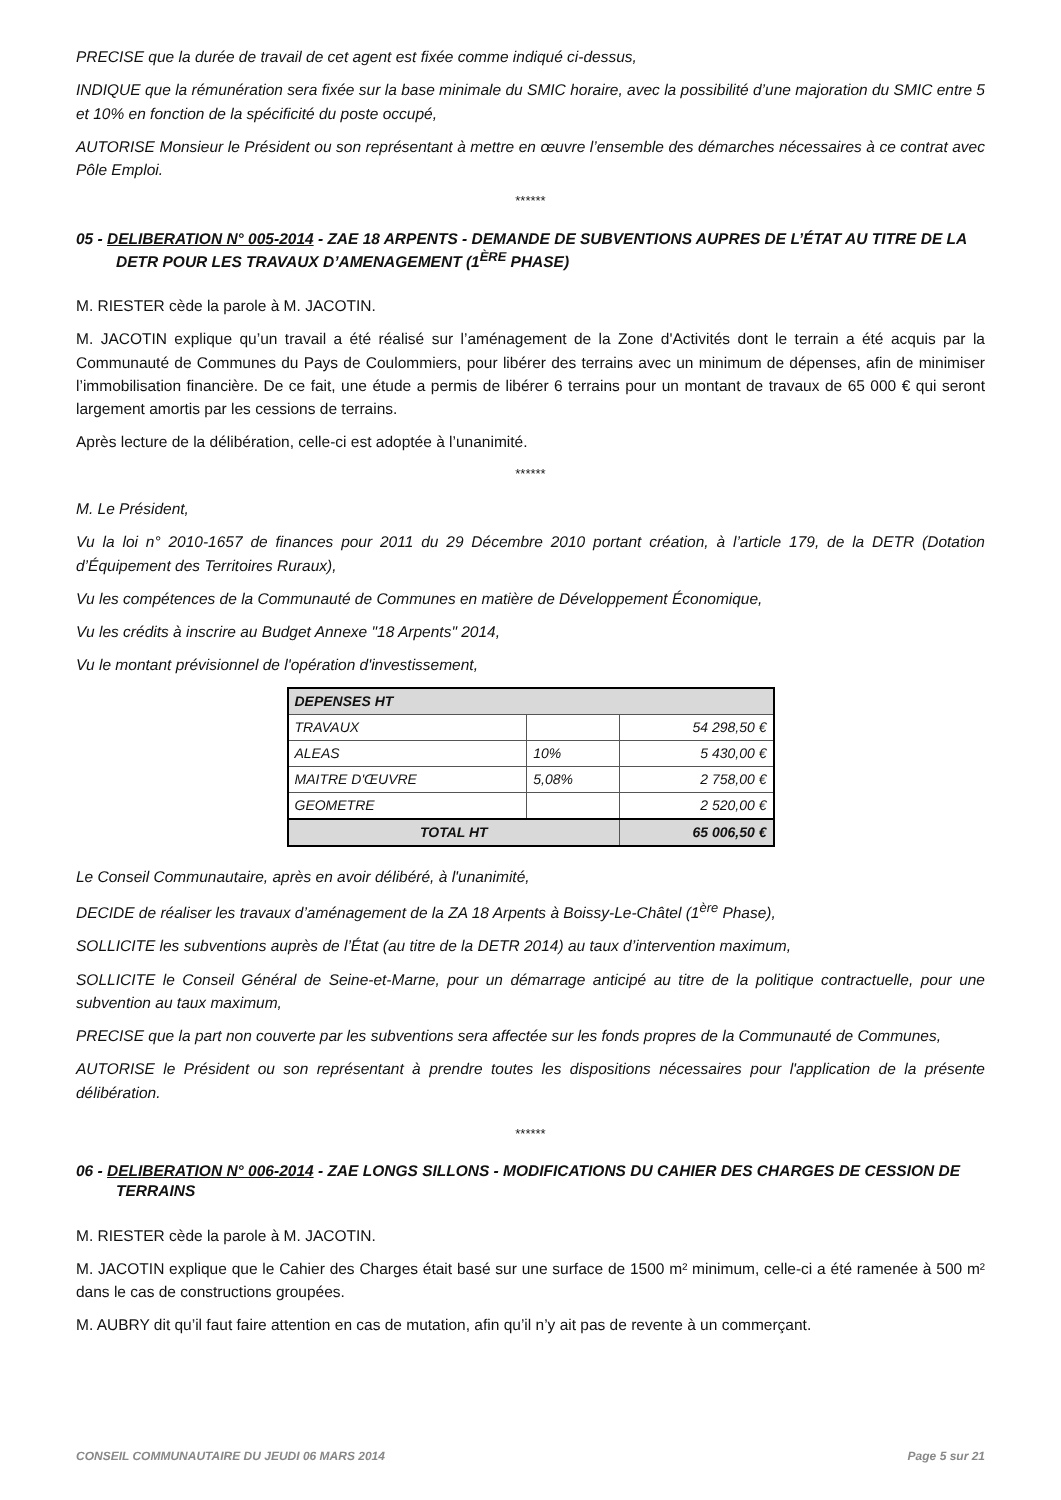PRECISE que la durée de travail de cet agent est fixée comme indiqué ci-dessus,
INDIQUE que la rémunération sera fixée sur la base minimale du SMIC horaire, avec la possibilité d’une majoration du SMIC entre 5 et 10% en fonction de la spécificité du poste occupé,
AUTORISE Monsieur le Président ou son représentant à mettre en œuvre l’ensemble des démarches nécessaires à ce contrat avec Pôle Emploi.
******
05 - DELIBERATION N° 005-2014 - ZAE 18 ARPENTS - DEMANDE DE SUBVENTIONS AUPRES DE L’ÉTAT AU TITRE DE LA DETR POUR LES TRAVAUX D’AMENAGEMENT (1<sup>ÈRE</sup> PHASE)
M. RIESTER cède la parole à M. JACOTIN.
M. JACOTIN explique qu’un travail a été réalisé sur l’aménagement de la Zone d'Activités dont le terrain a été acquis par la Communauté de Communes du Pays de Coulommiers, pour libérer des terrains avec un minimum de dépenses, afin de minimiser l’immobilisation financière. De ce fait, une étude a permis de libérer 6 terrains pour un montant de travaux de 65 000 € qui seront largement amortis par les cessions de terrains.
Après lecture de la délibération, celle-ci est adoptée à l’unanimité.
******
M. Le Président,
Vu la loi n° 2010-1657 de finances pour 2011 du 29 Décembre 2010 portant création, à l’article 179, de la DETR (Dotation d’Équipement des Territoires Ruraux),
Vu les compétences de la Communauté de Communes en matière de Développement Économique,
Vu les crédits à inscrire au Budget Annexe "18 Arpents" 2014,
Vu le montant prévisionnel de l'opération d'investissement,
| DEPENSES HT | | |
| --- | --- | --- |
| TRAVAUX | | 54 298,50 € |
| ALEAS | 10% | 5 430,00 € |
| MAITRE D'ŒUVRE | 5,08% | 2 758,00 € |
| GEOMETRE | | 2 520,00 € |
| TOTAL HT | | 65 006,50 € |
Le Conseil Communautaire, après en avoir délibéré, à l'unanimité,
DECIDE de réaliser les travaux d’aménagement de la ZA 18 Arpents à Boissy-Le-Châtel (1<sup>ère</sup> Phase),
SOLLICITE les subventions auprès de l’État (au titre de la DETR 2014) au taux d’intervention maximum,
SOLLICITE le Conseil Général de Seine-et-Marne, pour un démarrage anticipé au titre de la politique contractuelle, pour une subvention au taux maximum,
PRECISE que la part non couverte par les subventions sera affectée sur les fonds propres de la Communauté de Communes,
AUTORISE le Président ou son représentant à prendre toutes les dispositions nécessaires pour l'application de la présente délibération.
******
06 - DELIBERATION N° 006-2014 - ZAE LONGS SILLONS - MODIFICATIONS DU CAHIER DES CHARGES DE CESSION DE TERRAINS
M. RIESTER cède la parole à M. JACOTIN.
M. JACOTIN explique que le Cahier des Charges était basé sur une surface de 1500 m² minimum, celle-ci a été ramenée à 500 m² dans le cas de constructions groupées.
M. AUBRY dit qu’il faut faire attention en cas de mutation, afin qu’il n’y ait pas de revente à un commerçant.
CONSEIL COMMUNAUTAIRE DU JEUDI 06 MARS 2014 Page 5 sur 21